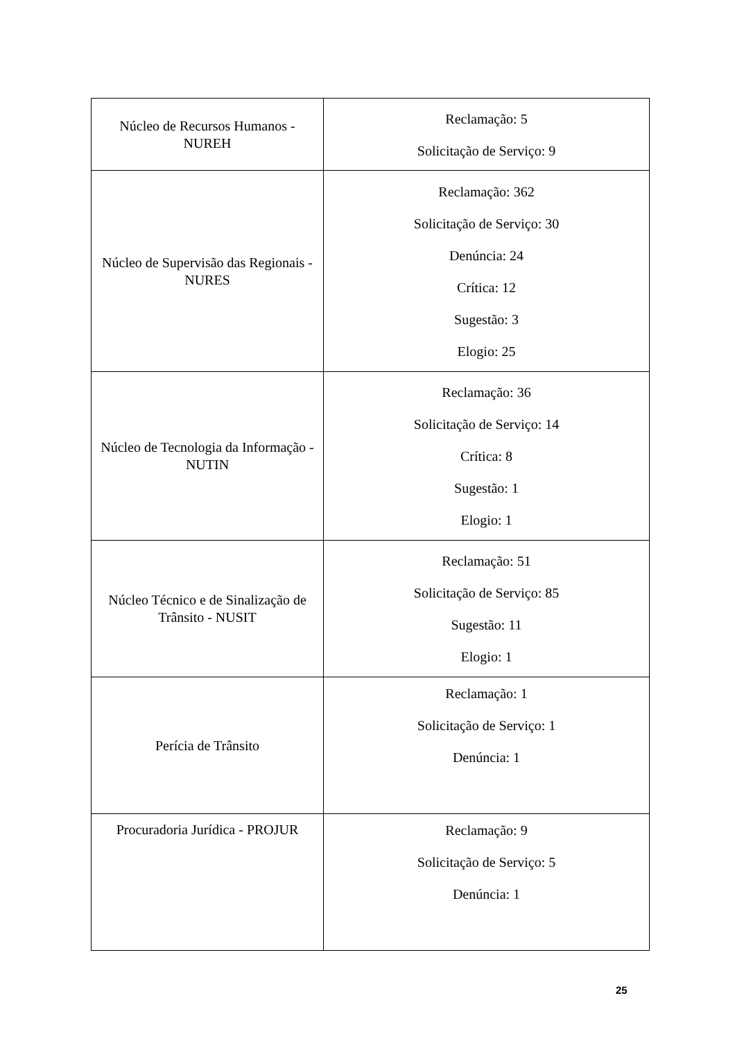| Núcleo de Recursos Humanos - NUREH | Reclamação: 5 Solicitação de Serviço: 9 |
| Núcleo de Supervisão das Regionais - NURES | Reclamação: 362 Solicitação de Serviço: 30 Denúncia: 24 Crítica: 12 Sugestão: 3 Elogio: 25 |
| Núcleo de Tecnologia da Informação - NUTIN | Reclamação: 36 Solicitação de Serviço: 14 Crítica: 8 Sugestão: 1 Elogio: 1 |
| Núcleo Técnico e de Sinalização de Trânsito - NUSIT | Reclamação: 51 Solicitação de Serviço: 85 Sugestão: 11 Elogio: 1 |
| Perícia de Trânsito | Reclamação: 1 Solicitação de Serviço: 1 Denúncia: 1 |
| Procuradoria Jurídica - PROJUR | Reclamação: 9 Solicitação de Serviço: 5 Denúncia: 1 |
25